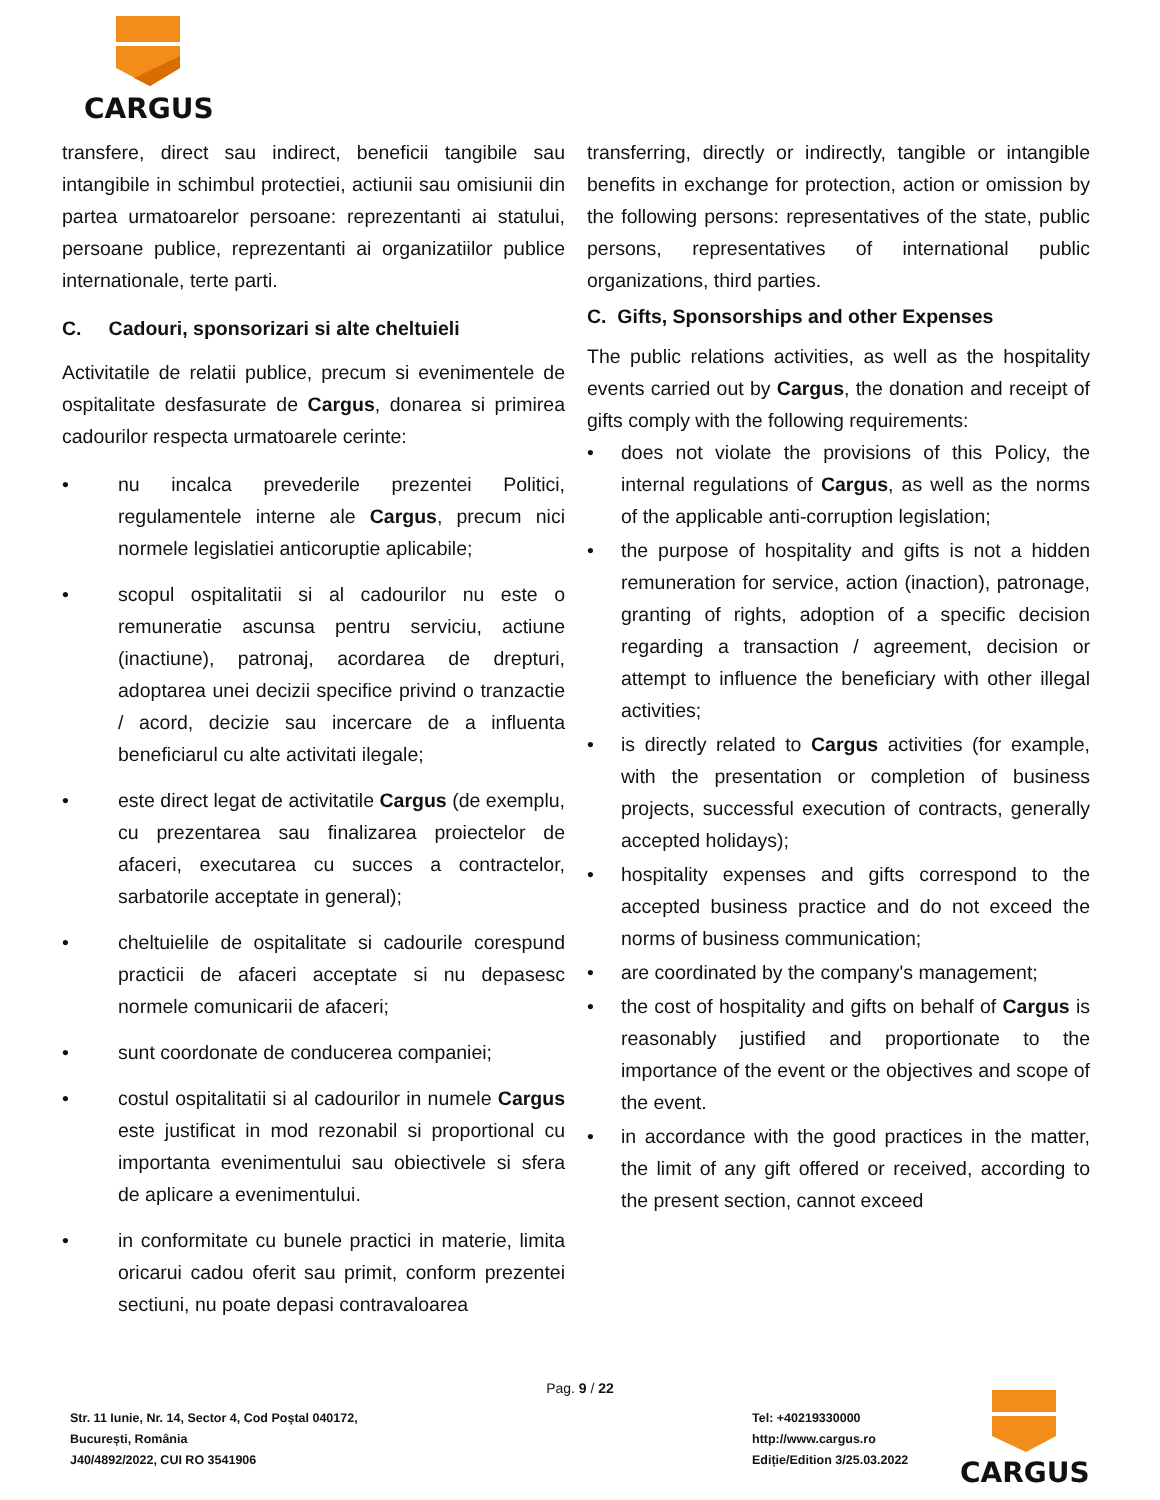CARGUS
transfere, direct sau indirect, beneficii tangibile sau intangibile in schimbul protectiei, actiunii sau omisiunii din partea urmatoarelor persoane: reprezentanti ai statului, persoane publice, reprezentanti ai organizatiilor publice internationale, terte parti.
C. Cadouri, sponsorizari si alte cheltuieli
Activitatile de relatii publice, precum si evenimentele de ospitalitate desfasurate de Cargus, donarea si primirea cadourilor respecta urmatoarele cerinte:
• nu incalca prevederile prezentei Politici, regulamentele interne ale Cargus, precum nici normele legislatiei anticoruptie aplicabile;
• scopul ospitalitatii si al cadourilor nu este o remuneratie ascunsa pentru serviciu, actiune (inactiune), patronaj, acordarea de drepturi, adoptarea unei decizii specifice privind o tranzactie / acord, decizie sau incercare de a influenta beneficiarul cu alte activitati ilegale;
• este direct legat de activitatile Cargus (de exemplu, cu prezentarea sau finalizarea proiectelor de afaceri, executarea cu succes a contractelor, sarbatorile acceptate in general);
• cheltuielile de ospitalitate si cadourile corespund practicii de afaceri acceptate si nu depasesc normele comunicarii de afaceri;
• sunt coordonate de conducerea companiei;
• costul ospitalitatii si al cadourilor in numele Cargus este justificat in mod rezonabil si proportional cu importanta evenimentului sau obiectivele si sfera de aplicare a evenimentului.
• in conformitate cu bunele practici in materie, limita oricarui cadou oferit sau primit, conform prezentei sectiuni, nu poate depasi contravaloarea
transferring, directly or indirectly, tangible or intangible benefits in exchange for protection, action or omission by the following persons: representatives of the state, public persons, representatives of international public organizations, third parties.
C. Gifts, Sponsorships and other Expenses
The public relations activities, as well as the hospitality events carried out by Cargus, the donation and receipt of gifts comply with the following requirements:
• does not violate the provisions of this Policy, the internal regulations of Cargus, as well as the norms of the applicable anti-corruption legislation;
• the purpose of hospitality and gifts is not a hidden remuneration for service, action (inaction), patronage, granting of rights, adoption of a specific decision regarding a transaction / agreement, decision or attempt to influence the beneficiary with other illegal activities;
• is directly related to Cargus activities (for example, with the presentation or completion of business projects, successful execution of contracts, generally accepted holidays);
• hospitality expenses and gifts correspond to the accepted business practice and do not exceed the norms of business communication;
• are coordinated by the company's management;
• the cost of hospitality and gifts on behalf of Cargus is reasonably justified and proportionate to the importance of the event or the objectives and scope of the event.
• in accordance with the good practices in the matter, the limit of any gift offered or received, according to the present section, cannot exceed
Pag. 9 / 22
Str. 11 Iunie, Nr. 14, Sector 4, Cod Poștal 040172,
București, România
J40/4892/2022, CUI RO 3541906
Tel: +40219330000
http://www.cargus.ro
Ediție/Edition 3/25.03.2022
CARGUS